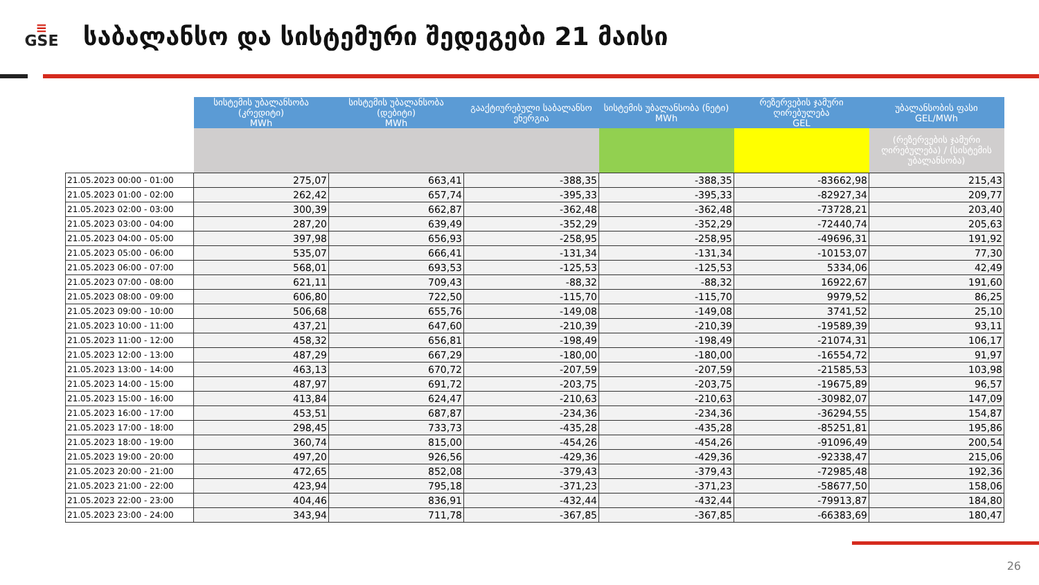≡
GSE
საბალანსო და სისტემური შედეგები 21 მაისი
| | სისტემის უბალანსობა (კრედიტი) MWh | სისტემის უბალანსობა (დებიტი) MWh | გააქტიურებული საბალანსო ენერგია | სისტემის უბალანსობა (ნეტი) MWh | რეზერვების ჯამური ღირებულება GEL | უბალანსობის ფასი GEL/MWh |
| | | | | | | (რეზერვების ჯამური ღირებულება) / (სისტემის უბალანსობა) |
| 21.05.2023 00:00 - 01:00 | 275,07 | 663,41 | -388,35 | -388,35 | -83662,98 | 215,43 |
| 21.05.2023 01:00 - 02:00 | 262,42 | 657,74 | -395,33 | -395,33 | -82927,34 | 209,77 |
| 21.05.2023 02:00 - 03:00 | 300,39 | 662,87 | -362,48 | -362,48 | -73728,21 | 203,40 |
| 21.05.2023 03:00 - 04:00 | 287,20 | 639,49 | -352,29 | -352,29 | -72440,74 | 205,63 |
| 21.05.2023 04:00 - 05:00 | 397,98 | 656,93 | -258,95 | -258,95 | -49696,31 | 191,92 |
| 21.05.2023 05:00 - 06:00 | 535,07 | 666,41 | -131,34 | -131,34 | -10153,07 | 77,30 |
| 21.05.2023 06:00 - 07:00 | 568,01 | 693,53 | -125,53 | -125,53 | 5334,06 | 42,49 |
| 21.05.2023 07:00 - 08:00 | 621,11 | 709,43 | -88,32 | -88,32 | 16922,67 | 191,60 |
| 21.05.2023 08:00 - 09:00 | 606,80 | 722,50 | -115,70 | -115,70 | 9979,52 | 86,25 |
| 21.05.2023 09:00 - 10:00 | 506,68 | 655,76 | -149,08 | -149,08 | 3741,52 | 25,10 |
| 21.05.2023 10:00 - 11:00 | 437,21 | 647,60 | -210,39 | -210,39 | -19589,39 | 93,11 |
| 21.05.2023 11:00 - 12:00 | 458,32 | 656,81 | -198,49 | -198,49 | -21074,31 | 106,17 |
| 21.05.2023 12:00 - 13:00 | 487,29 | 667,29 | -180,00 | -180,00 | -16554,72 | 91,97 |
| 21.05.2023 13:00 - 14:00 | 463,13 | 670,72 | -207,59 | -207,59 | -21585,53 | 103,98 |
| 21.05.2023 14:00 - 15:00 | 487,97 | 691,72 | -203,75 | -203,75 | -19675,89 | 96,57 |
| 21.05.2023 15:00 - 16:00 | 413,84 | 624,47 | -210,63 | -210,63 | -30982,07 | 147,09 |
| 21.05.2023 16:00 - 17:00 | 453,51 | 687,87 | -234,36 | -234,36 | -36294,55 | 154,87 |
| 21.05.2023 17:00 - 18:00 | 298,45 | 733,73 | -435,28 | -435,28 | -85251,81 | 195,86 |
| 21.05.2023 18:00 - 19:00 | 360,74 | 815,00 | -454,26 | -454,26 | -91096,49 | 200,54 |
| 21.05.2023 19:00 - 20:00 | 497,20 | 926,56 | -429,36 | -429,36 | -92338,47 | 215,06 |
| 21.05.2023 20:00 - 21:00 | 472,65 | 852,08 | -379,43 | -379,43 | -72985,48 | 192,36 |
| 21.05.2023 21:00 - 22:00 | 423,94 | 795,18 | -371,23 | -371,23 | -58677,50 | 158,06 |
| 21.05.2023 22:00 - 23:00 | 404,46 | 836,91 | -432,44 | -432,44 | -79913,87 | 184,80 |
| 21.05.2023 23:00 - 24:00 | 343,94 | 711,78 | -367,85 | -367,85 | -66383,69 | 180,47 |
26